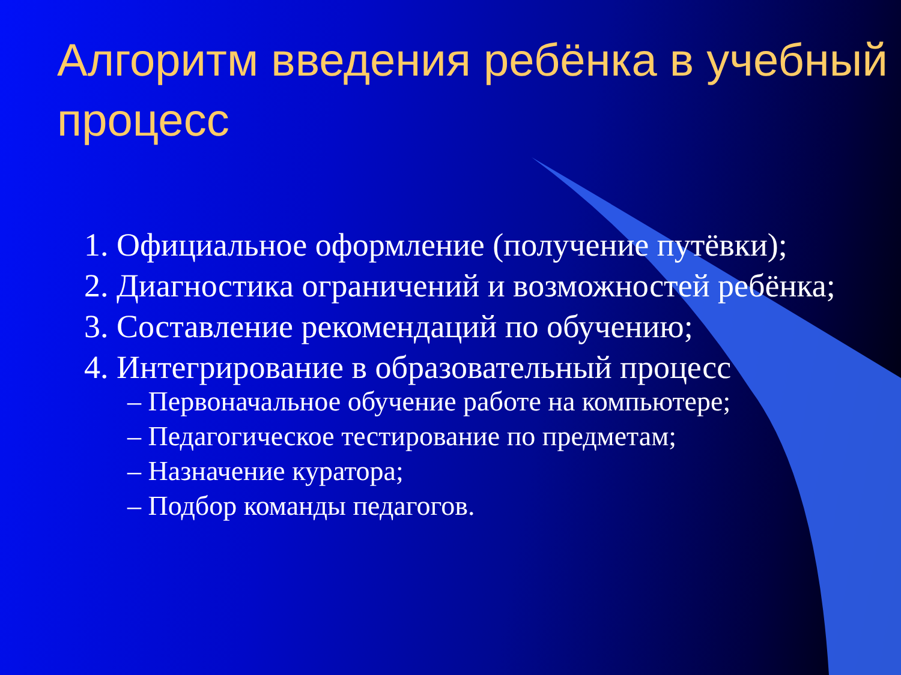Алгоритм введения ребёнка в учебный процесс
1. Официальное оформление (получение путёвки);
2. Диагностика ограничений и возможностей ребёнка;
3. Составление рекомендаций по обучению;
4. Интегрирование в образовательный процесс
– Первоначальное обучение работе на компьютере;
– Педагогическое тестирование по предметам;
– Назначение куратора;
– Подбор команды педагогов.